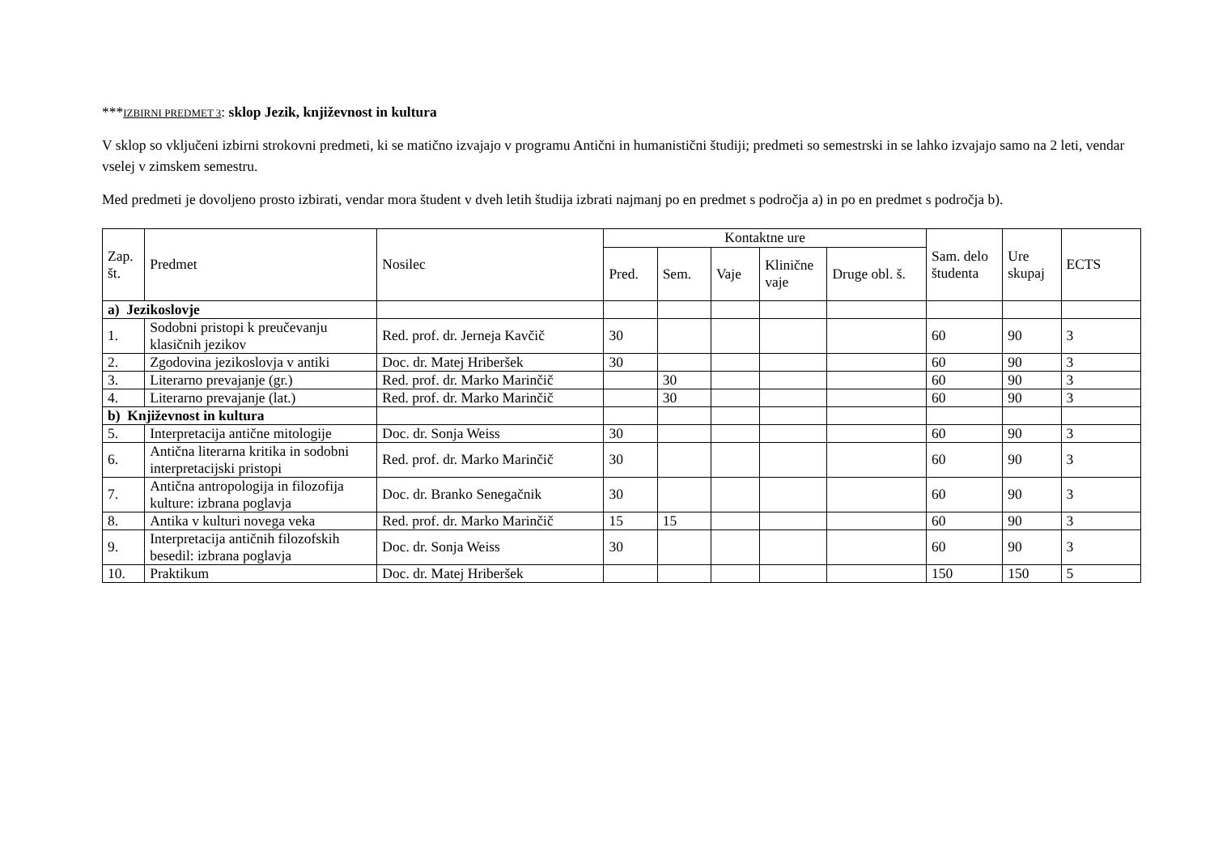***IZBIRNI PREDMET 3: sklop Jezik, književnost in kultura
V sklop so vključeni izbirni strokovni predmeti, ki se matično izvajajo v programu Antični in humanistični študiji; predmeti so semestrski in se lahko izvajajo samo na 2 leti, vendar vselej v zimskem semestru.
Med predmeti je dovoljeno prosto izbirati, vendar mora študent v dveh letih študija izbrati najmanj po en predmet s področja a) in po en predmet s področja b).
| Zap. št. | Predmet | Nosilec | Kontaktne ure | | | | | Sam. delo študenta | Ure skupaj | ECTS |
| --- | --- | --- | --- | --- | --- | --- | --- | --- | --- | --- |
| | | | Pred. | Sem. | Vaje | Klinične vaje | Druge obl. š. | | | |
| a) Jezikoslovje | | | | | | | | | | |
| 1. | Sodobni pristopi k preučevanju klasičnih jezikov | Red. prof. dr. Jerneja Kavčič | 30 | | | | | 60 | 90 | 3 |
| 2. | Zgodovina jezikoslovja v antiki | Doc. dr. Matej Hriberšek | 30 | | | | | 60 | 90 | 3 |
| 3. | Literarno prevajanje (gr.) | Red. prof. dr. Marko Marinčič | | 30 | | | | 60 | 90 | 3 |
| 4. | Literarno prevajanje (lat.) | Red. prof. dr. Marko Marinčič | | 30 | | | | 60 | 90 | 3 |
| b) Književnost in kultura | | | | | | | | | | |
| 5. | Interpretacija antične mitologije | Doc. dr. Sonja Weiss | 30 | | | | | 60 | 90 | 3 |
| 6. | Antična literarna kritika in sodobni interpretacijski pristopi | Red. prof. dr. Marko Marinčič | 30 | | | | | 60 | 90 | 3 |
| 7. | Antična antropologija in filozofija kulture: izbrana poglavja | Doc. dr. Branko Senegačnik | 30 | | | | | 60 | 90 | 3 |
| 8. | Antika v kulturi novega veka | Red. prof. dr. Marko Marinčič | 15 | 15 | | | | 60 | 90 | 3 |
| 9. | Interpretacija antičnih filozofskih besedil: izbrana poglavja | Doc. dr. Sonja Weiss | 30 | | | | | 60 | 90 | 3 |
| 10. | Praktikum | Doc. dr. Matej Hriberšek | | | | | | 150 | 150 | 5 |